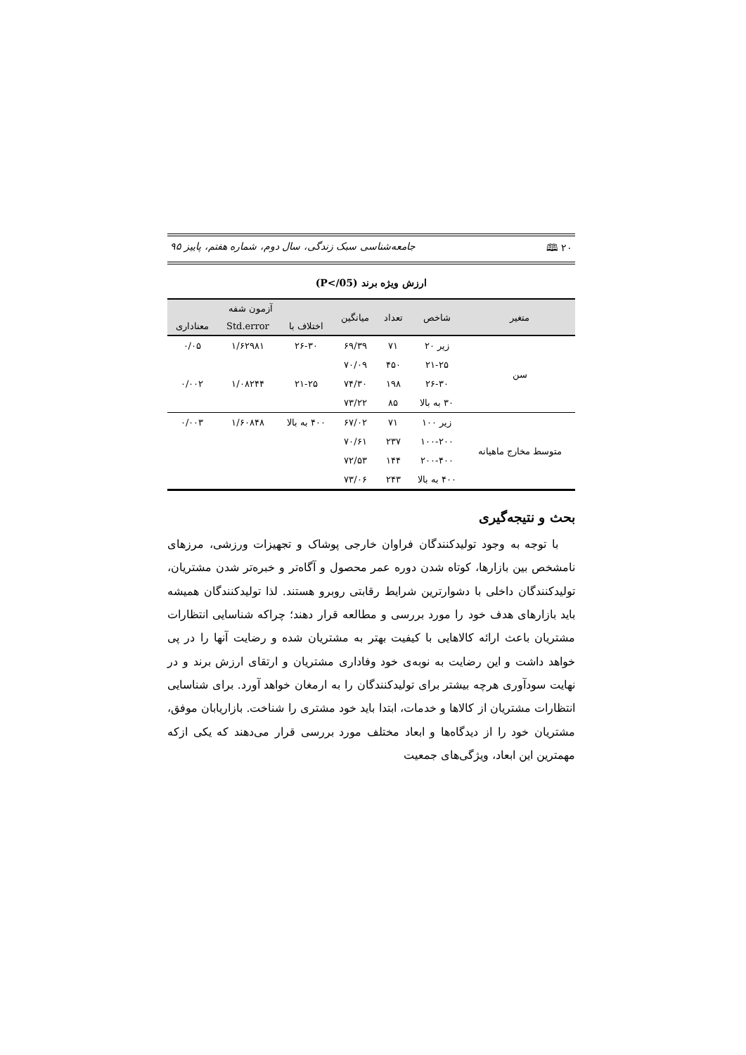۲۰ 🕮 جامعه‌شناسی سبک زندگی، سال دوم، شماره هفتم، پاییز ۹۵
ارزش ویژه برند (P</05)
| متغیر | شاخص | تعداد | میانگین | آزمون شفه | | |
| --- | --- | --- | --- | --- | --- | --- |
| | | | | اختلاف با | Std.error | معناداری |
| سن | زیر ۲۰ | ۷۱ | ۶۹/۳۹ | ۲۶-۳۰ | ۱/۶۲۹۸۱ | ۰/۰۵ |
| | ۲۱-۲۵ | ۴۵۰ | ۷۰/۰۹ | | | |
| | ۲۶-۳۰ | ۱۹۸ | ۷۴/۳۰ | ۲۱-۲۵ | ۱/۰۸۲۴۴ | ۰/۰۰۲ |
| | ۳۰ به بالا | ۸۵ | ۷۳/۲۲ | | | |
| متوسط مخارج ماهیانه | زیر ۱۰۰ | ۷۱ | ۶۷/۰۲ | ۴۰۰ به بالا | ۱/۶۰۸۴۸ | ۰/۰۰۳ |
| | ۱۰۰-۲۰۰ | ۲۳۷ | ۷۰/۶۱ | | | |
| | ۲۰۰-۴۰۰ | ۱۴۴ | ۷۲/۵۳ | | | |
| | ۴۰۰ به بالا | ۲۴۳ | ۷۳/۰۶ | | | |
بحث و نتیجه‌گیری
با توجه به وجود تولیدکنندگان فراوان خارجی پوشاک و تجهیزات ورزشی، مرزهای نامشخص بین بازارها، کوتاه شدن دوره عمر محصول و آگاه‌تر و خبره‌تر شدن مشتریان، تولیدکنندگان داخلی با دشوارترین شرایط رقابتی روبرو هستند. لذا تولیدکنندگان همیشه باید بازارهای هدف خود را مورد بررسی و مطالعه قرار دهند؛ چراکه شناسایی انتظارات مشتریان باعث ارائه کالاهایی با کیفیت بهتر به مشتریان شده و رضایت آنها را در پی خواهد داشت و این رضایت به نوبه‌ی خود وفاداری مشتریان و ارتقای ارزش برند و در نهایت سودآوری هرچه بیشتر برای تولیدکنندگان را به ارمغان خواهد آورد. برای شناسایی انتظارات مشتریان از کالاها و خدمات، ابتدا باید خود مشتری را شناخت. بازاریابان موفق، مشتریان خود را از دیدگاه‌ها و ابعاد مختلف مورد بررسی قرار می‌دهند که یکی ازکه مهمترین این ابعاد، ویژگی‌های جمعیت